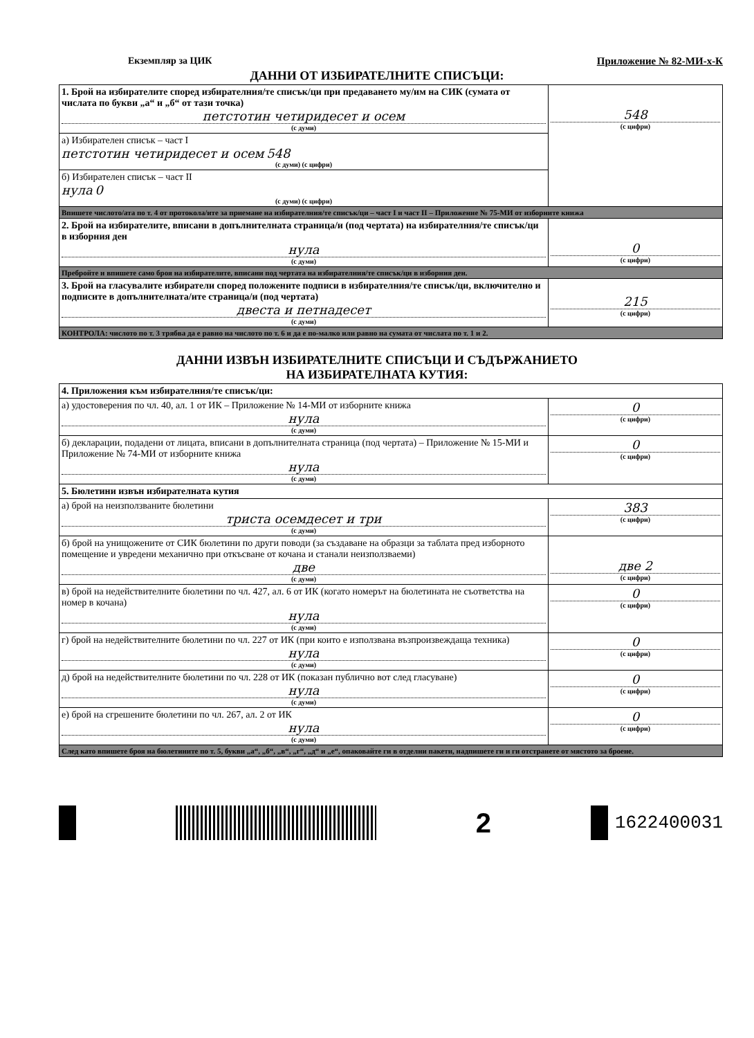Екземпляр за ЦИК Приложение № 82-МИ-х-К
ДАННИ ОТ ИЗБИРАТЕЛНИТЕ СПИСЪЦИ:
| 1. Брой на избирателите според избирателния/те списък/ци при предаването му/им на СИК (сумата от числата по букви „а“ и „б“ от тази точка) петстотин четиридесет и осем (с думи) | 548 (с цифри) |
| а) Избирателен списък – част I петстотин четиридесет и осем 548 (с думи) (с цифри) | |
| б) Избирателен списък – част II нула 0 (с думи) (с цифри) | |
| Впишете числото/ата по т. 4 от протокола/ите за приемане на избирателния/те списък/ци – част I и част II – Приложение № 75-МИ от изборните книжа | |
| 2. Брой на избирателите, вписани в допълнителната страница/и (под чертата) на избирателния/те списък/ци в изборния ден нула (с думи) | 0 (с цифри) |
| Пребройте и впишете само броя на избирателите, вписани под чертата на избирателния/те списък/ци в изборния ден. | |
| 3. Брой на гласувалите избиратели според положените подписи в избирателния/те списък/ци, включително и подписите в допълнителната/ите страница/и (под чертата) двеста и петнадесет (с думи) | 215 (с цифри) |
| КОНТРОЛА: числото по т. 3 трябва да е равно на числото по т. 6 и да е по-малко или равно на сумата от числата по т. 1 и 2. | |
ДАННИ ИЗВЪН ИЗБИРАТЕЛНИТЕ СПИСЪЦИ И СЪДЪРЖАНИЕТО
НА ИЗБИРАТЕЛНАТА КУТИЯ:
| 4. Приложения към избирателния/те списък/ци: | |
| а) удостоверения по чл. 40, ал. 1 от ИК – Приложение № 14-МИ от изборните книжа нула (с думи) | 0 (с цифри) |
| б) декларации, подадени от лицата, вписани в допълнителната страница (под чертата) – Приложение № 15-МИ и Приложение № 74-МИ от изборните книжа нула (с думи) | 0 (с цифри) |
| 5. Бюлетини извън избирателната кутия | |
| а) брой на неизползваните бюлетини триста осемдесет и три (с думи) | 383 (с цифри) |
| б) брой на унищожените от СИК бюлетини по други поводи (за създаване на образци за таблата пред изборното помещение и увредени механично при откъсване от кочана и станали неизползваеми) две (с думи) | две 2 (с цифри) |
| в) брой на недействителните бюлетини по чл. 427, ал. 6 от ИК (когато номерът на бюлетината не съответства на номер в кочана) нула (с думи) | 0 (с цифри) |
| г) брой на недействителните бюлетини по чл. 227 от ИК (при които е използвана възпроизвеждаща техника) нула (с думи) | 0 (с цифри) |
| д) брой на недействителните бюлетини по чл. 228 от ИК (показан публично вот след гласуване) нула (с думи) | 0 (с цифри) |
| е) брой на сгрешените бюлетини по чл. 267, ал. 2 от ИК нула (с думи) | 0 (с цифри) |
| След като впишете броя на бюлетините по т. 5, букви „а“, „б“, „в“, „г“, „д“ и „е“, опаковайте ги в отделни пакети, надпишете ги и ги отстранете от мястото за броене. | |
2
1622400031